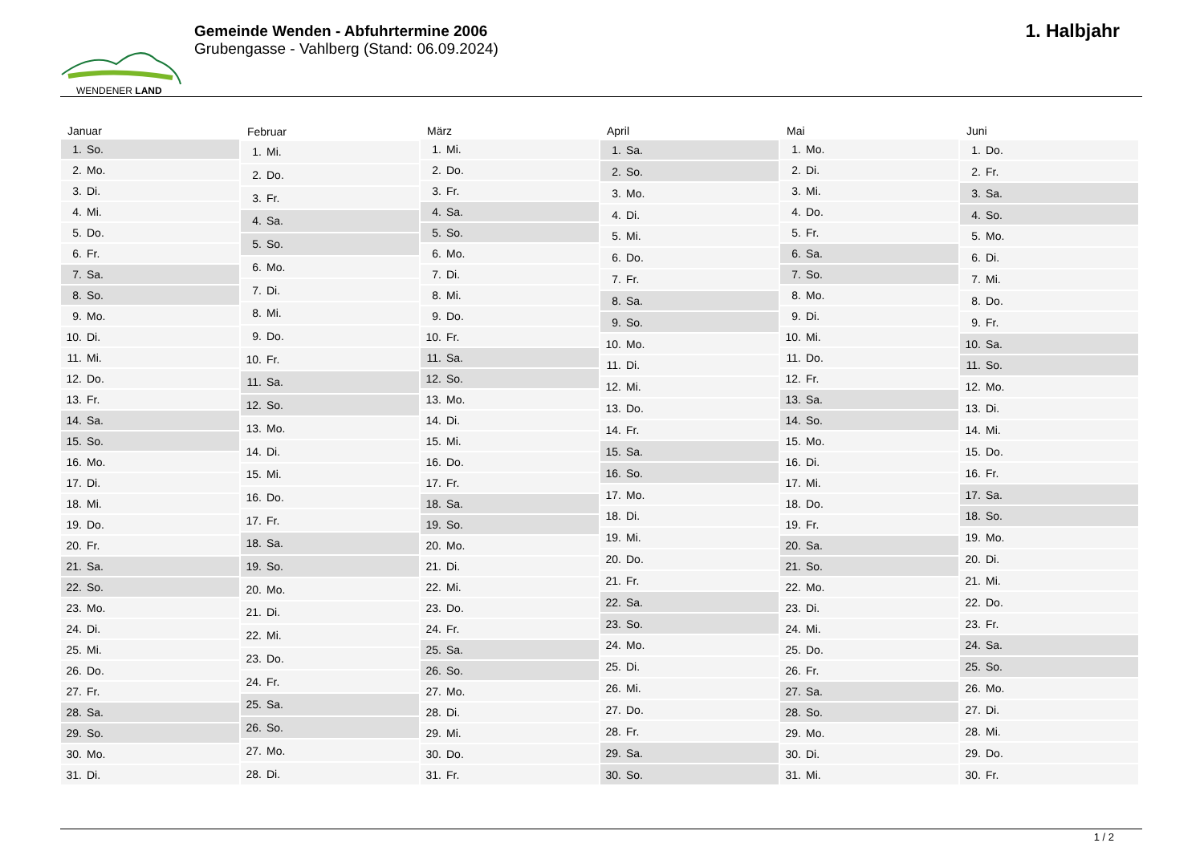WENDENER LAND
Gemeinde Wenden - Abfuhrtermine 2006
Grubengasse - Vahlberg (Stand: 06.09.2024)
1. Halbjahr
| Januar | |
| --- | --- |
| 1. | So. |
| 2. | Mo. |
| 3. | Di. |
| 4. | Mi. |
| 5. | Do. |
| 6. | Fr. |
| 7. | Sa. |
| 8. | So. |
| 9. | Mo. |
| 10. | Di. |
| 11. | Mi. |
| 12. | Do. |
| 13. | Fr. |
| 14. | Sa. |
| 15. | So. |
| 16. | Mo. |
| 17. | Di. |
| 18. | Mi. |
| 19. | Do. |
| 20. | Fr. |
| 21. | Sa. |
| 22. | So. |
| 23. | Mo. |
| 24. | Di. |
| 25. | Mi. |
| 26. | Do. |
| 27. | Fr. |
| 28. | Sa. |
| 29. | So. |
| 30. | Mo. |
| 31. | Di. |
| Februar | |
| --- | --- |
| 1. | Mi. |
| 2. | Do. |
| 3. | Fr. |
| 4. | Sa. |
| 5. | So. |
| 6. | Mo. |
| 7. | Di. |
| 8. | Mi. |
| 9. | Do. |
| 10. | Fr. |
| 11. | Sa. |
| 12. | So. |
| 13. | Mo. |
| 14. | Di. |
| 15. | Mi. |
| 16. | Do. |
| 17. | Fr. |
| 18. | Sa. |
| 19. | So. |
| 20. | Mo. |
| 21. | Di. |
| 22. | Mi. |
| 23. | Do. |
| 24. | Fr. |
| 25. | Sa. |
| 26. | So. |
| 27. | Mo. |
| 28. | Di. |
| März | |
| --- | --- |
| 1. | Mi. |
| 2. | Do. |
| 3. | Fr. |
| 4. | Sa. |
| 5. | So. |
| 6. | Mo. |
| 7. | Di. |
| 8. | Mi. |
| 9. | Do. |
| 10. | Fr. |
| 11. | Sa. |
| 12. | So. |
| 13. | Mo. |
| 14. | Di. |
| 15. | Mi. |
| 16. | Do. |
| 17. | Fr. |
| 18. | Sa. |
| 19. | So. |
| 20. | Mo. |
| 21. | Di. |
| 22. | Mi. |
| 23. | Do. |
| 24. | Fr. |
| 25. | Sa. |
| 26. | So. |
| 27. | Mo. |
| 28. | Di. |
| 29. | Mi. |
| 30. | Do. |
| 31. | Fr. |
| April | |
| --- | --- |
| 1. | Sa. |
| 2. | So. |
| 3. | Mo. |
| 4. | Di. |
| 5. | Mi. |
| 6. | Do. |
| 7. | Fr. |
| 8. | Sa. |
| 9. | So. |
| 10. | Mo. |
| 11. | Di. |
| 12. | Mi. |
| 13. | Do. |
| 14. | Fr. |
| 15. | Sa. |
| 16. | So. |
| 17. | Mo. |
| 18. | Di. |
| 19. | Mi. |
| 20. | Do. |
| 21. | Fr. |
| 22. | Sa. |
| 23. | So. |
| 24. | Mo. |
| 25. | Di. |
| 26. | Mi. |
| 27. | Do. |
| 28. | Fr. |
| 29. | Sa. |
| 30. | So. |
| Mai | |
| --- | --- |
| 1. | Mo. |
| 2. | Di. |
| 3. | Mi. |
| 4. | Do. |
| 5. | Fr. |
| 6. | Sa. |
| 7. | So. |
| 8. | Mo. |
| 9. | Di. |
| 10. | Mi. |
| 11. | Do. |
| 12. | Fr. |
| 13. | Sa. |
| 14. | So. |
| 15. | Mo. |
| 16. | Di. |
| 17. | Mi. |
| 18. | Do. |
| 19. | Fr. |
| 20. | Sa. |
| 21. | So. |
| 22. | Mo. |
| 23. | Di. |
| 24. | Mi. |
| 25. | Do. |
| 26. | Fr. |
| 27. | Sa. |
| 28. | So. |
| 29. | Mo. |
| 30. | Di. |
| 31. | Mi. |
| Juni | |
| --- | --- |
| 1. | Do. |
| 2. | Fr. |
| 3. | Sa. |
| 4. | So. |
| 5. | Mo. |
| 6. | Di. |
| 7. | Mi. |
| 8. | Do. |
| 9. | Fr. |
| 10. | Sa. |
| 11. | So. |
| 12. | Mo. |
| 13. | Di. |
| 14. | Mi. |
| 15. | Do. |
| 16. | Fr. |
| 17. | Sa. |
| 18. | So. |
| 19. | Mo. |
| 20. | Di. |
| 21. | Mi. |
| 22. | Do. |
| 23. | Fr. |
| 24. | Sa. |
| 25. | So. |
| 26. | Mo. |
| 27. | Di. |
| 28. | Mi. |
| 29. | Do. |
| 30. | Fr. |
1 / 2